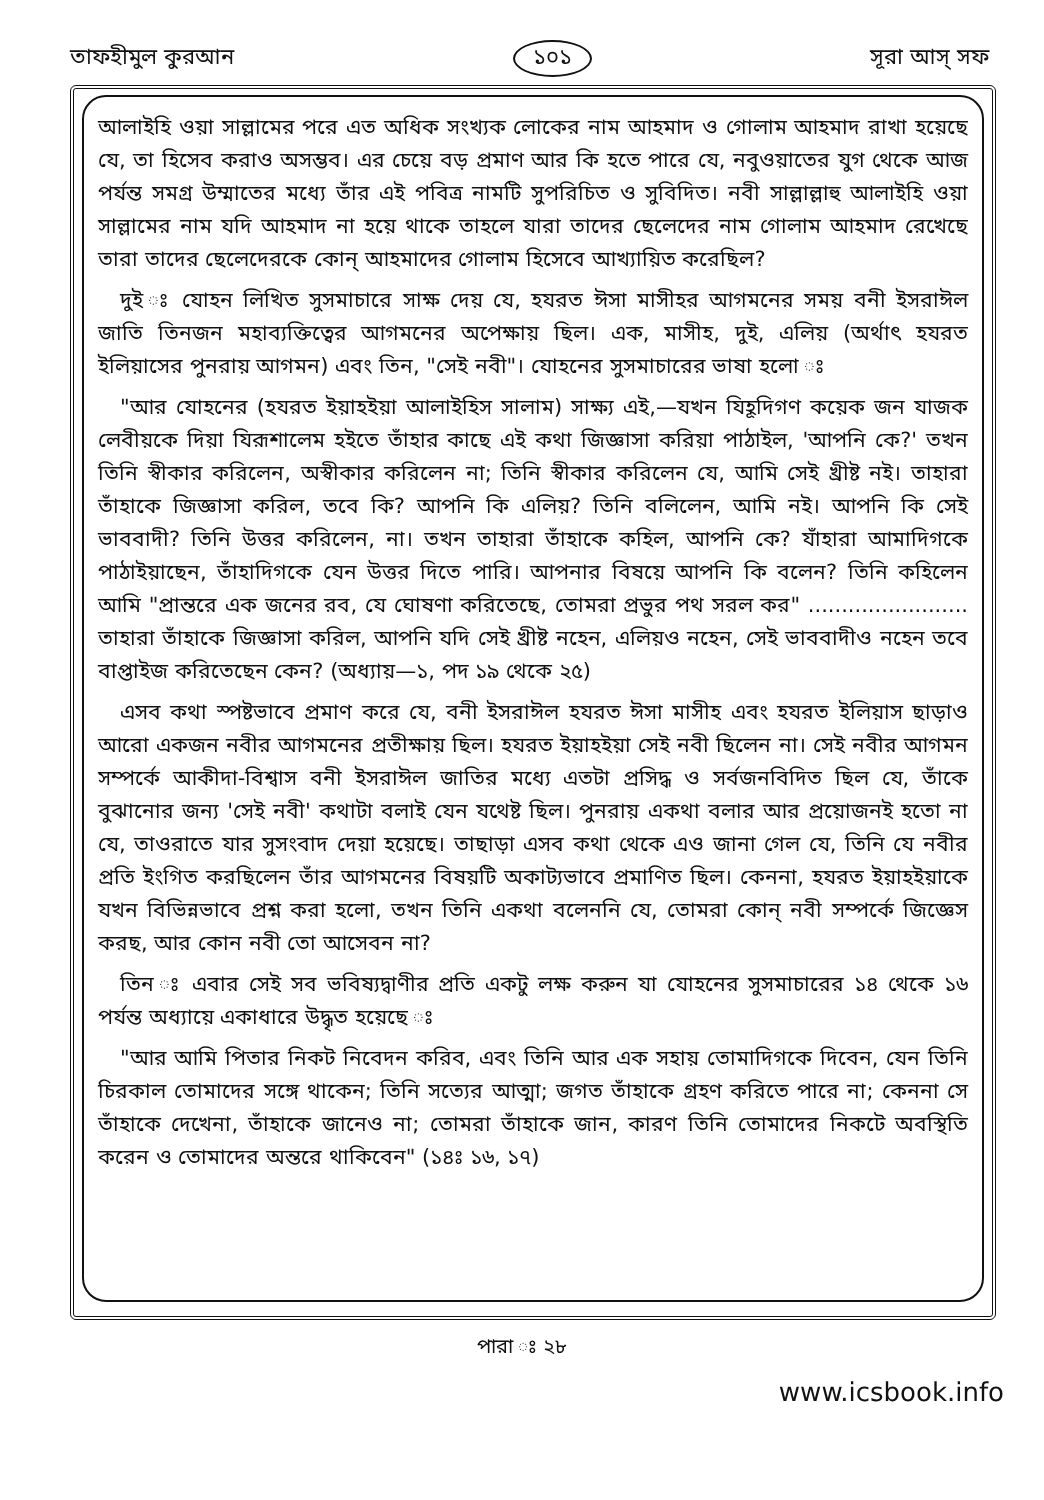তাফহীমুল কুরআন ১০১ সূরা আস্ সফ
আলাইহি ওয়া সাল্লামের পরে এত অধিক সংখ্যক লোকের নাম আহমাদ ও গোলাম আহমাদ রাখা হয়েছে যে, তা হিসেব করাও অসম্ভব। এর চেয়ে বড় প্রমাণ আর কি হতে পারে যে, নবুওয়াতের যুগ থেকে আজ পর্যন্ত সমগ্র উম্মাতের মধ্যে তাঁর এই পবিত্র নামটি সুপরিচিত ও সুবিদিত। নবী সাল্লাল্লাহু আলাইহি ওয়া সাল্লামের নাম যদি আহমাদ না হয়ে থাকে তাহলে যারা তাদের ছেলেদের নাম গোলাম আহমাদ রেখেছে তারা তাদের ছেলেদেরকে কোন্ আহমাদের গোলাম হিসেবে আখ্যায়িত করেছিল?
দুই ঃ যোহন লিখিত সুসমাচারে সাক্ষ দেয় যে, হযরত ঈসা মাসীহর আগমনের সময় বনী ইসরাঈল জাতি তিনজন মহাব্যক্তিত্বের আগমনের অপেক্ষায় ছিল। এক, মাসীহ, দুই, এলিয় (অর্থাৎ হযরত ইলিয়াসের পুনরায় আগমন) এবং তিন, "সেই নবী"। যোহনের সুসমাচারের ভাষা হলো ঃ
"আর যোহনের (হযরত ইয়াহইয়া আলাইহিস সালাম) সাক্ষ্য এই,—যখন যিহূদিগণ কয়েক জন যাজক লেবীয়কে দিয়া যিরূশালেম হইতে তাঁহার কাছে এই কথা জিজ্ঞাসা করিয়া পাঠাইল, 'আপনি কে?' তখন তিনি স্বীকার করিলেন, অস্বীকার করিলেন না; তিনি স্বীকার করিলেন যে, আমি সেই খ্রীষ্ট নই। তাহারা তাঁহাকে জিজ্ঞাসা করিল, তবে কি? আপনি কি এলিয়? তিনি বলিলেন, আমি নই। আপনি কি সেই ভাববাদী? তিনি উত্তর করিলেন, না। তখন তাহারা তাঁহাকে কহিল, আপনি কে? যাঁহারা আমাদিগকে পাঠাইয়াছেন, তাঁহাদিগকে যেন উত্তর দিতে পারি। আপনার বিষয়ে আপনি কি বলেন? তিনি কহিলেন আমি "প্রান্তরে এক জনের রব, যে ঘোষণা করিতেছে, তোমরা প্রভুর পথ সরল কর" ........................ তাহারা তাঁহাকে জিজ্ঞাসা করিল, আপনি যদি সেই খ্রীষ্ট নহেন, এলিয়ও নহেন, সেই ভাববাদীও নহেন তবে বাপ্তাইজ করিতেছেন কেন? (অধ্যায়—১, পদ ১৯ থেকে ২৫)
এসব কথা স্পষ্টভাবে প্রমাণ করে যে, বনী ইসরাঈল হযরত ঈসা মাসীহ এবং হযরত ইলিয়াস ছাড়াও আরো একজন নবীর আগমনের প্রতীক্ষায় ছিল। হযরত ইয়াহইয়া সেই নবী ছিলেন না। সেই নবীর আগমন সম্পর্কে আকীদা-বিশ্বাস বনী ইসরাঈল জাতির মধ্যে এতটা প্রসিদ্ধ ও সর্বজনবিদিত ছিল যে, তাঁকে বুঝানোর জন্য 'সেই নবী' কথাটা বলাই যেন যথেষ্ট ছিল। পুনরায় একথা বলার আর প্রয়োজনই হতো না যে, তাওরাতে যার সুসংবাদ দেয়া হয়েছে। তাছাড়া এসব কথা থেকে এও জানা গেল যে, তিনি যে নবীর প্রতি ইংগিত করছিলেন তাঁর আগমনের বিষয়টি অকাট্যভাবে প্রমাণিত ছিল। কেননা, হযরত ইয়াহইয়াকে যখন বিভিন্নভাবে প্রশ্ন করা হলো, তখন তিনি একথা বলেননি যে, তোমরা কোন্ নবী সম্পর্কে জিজ্ঞেস করছ, আর কোন নবী তো আসেবন না?
তিন ঃ এবার সেই সব ভবিষ্যদ্বাণীর প্রতি একটু লক্ষ করুন যা যোহনের সুসমাচারের ১৪ থেকে ১৬ পর্যন্ত অধ্যায়ে একাধারে উদ্ধৃত হয়েছে ঃ
"আর আমি পিতার নিকট নিবেদন করিব, এবং তিনি আর এক সহায় তোমাদিগকে দিবেন, যেন তিনি চিরকাল তোমাদের সঙ্গে থাকেন; তিনি সত্যের আত্মা; জগত তাঁহাকে গ্রহণ করিতে পারে না; কেননা সে তাঁহাকে দেখেনা, তাঁহাকে জানেও না; তোমরা তাঁহাকে জান, কারণ তিনি তোমাদের নিকটে অবস্থিতি করেন ও তোমাদের অন্তরে থাকিবেন" (১৪ঃ ১৬, ১৭)
পারা ঃ ২৮
www.icsbook.info